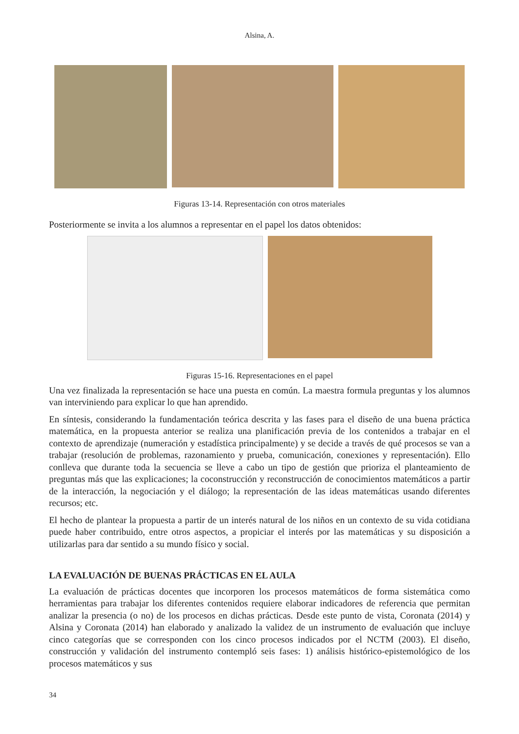Alsina, A.
Figuras 13-14. Representación con otros materiales
Posteriormente se invita a los alumnos a representar en el papel los datos obtenidos:
Figuras 15-16. Representaciones en el papel
Una vez finalizada la representación se hace una puesta en común. La maestra formula preguntas y los alumnos van interviniendo para explicar lo que han aprendido.
En síntesis, considerando la fundamentación teórica descrita y las fases para el diseño de una buena práctica matemática, en la propuesta anterior se realiza una planificación previa de los contenidos a trabajar en el contexto de aprendizaje (numeración y estadística principalmente) y se decide a través de qué procesos se van a trabajar (resolución de problemas, razonamiento y prueba, comunicación, conexiones y representación). Ello conlleva que durante toda la secuencia se lleve a cabo un tipo de gestión que prioriza el planteamiento de preguntas más que las explicaciones; la coconstrucción y reconstrucción de conocimientos matemáticos a partir de la interacción, la negociación y el diálogo; la representación de las ideas matemáticas usando diferentes recursos; etc.
El hecho de plantear la propuesta a partir de un interés natural de los niños en un contexto de su vida cotidiana puede haber contribuido, entre otros aspectos, a propiciar el interés por las matemáticas y su disposición a utilizarlas para dar sentido a su mundo físico y social.
LA EVALUACIÓN DE BUENAS PRÁCTICAS EN EL AULA
La evaluación de prácticas docentes que incorporen los procesos matemáticos de forma sistemática como herramientas para trabajar los diferentes contenidos requiere elaborar indicadores de referencia que permitan analizar la presencia (o no) de los procesos en dichas prácticas. Desde este punto de vista, Coronata (2014) y Alsina y Coronata (2014) han elaborado y analizado la validez de un instrumento de evaluación que incluye cinco categorías que se corresponden con los cinco procesos indicados por el NCTM (2003). El diseño, construcción y validación del instrumento contempló seis fases: 1) análisis histórico-epistemológico de los procesos matemáticos y sus
34